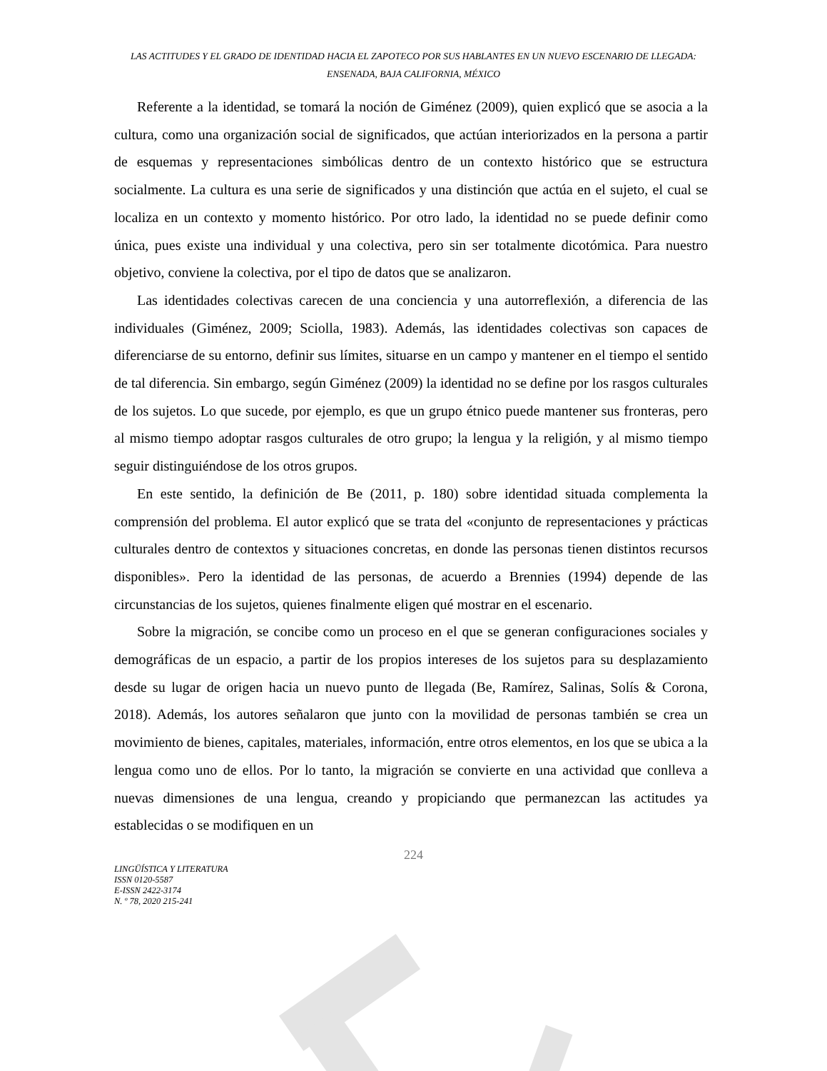LAS ACTITUDES Y EL GRADO DE IDENTIDAD HACIA EL ZAPOTECO POR SUS HABLANTES EN UN NUEVO ESCENARIO DE LLEGADA: ENSENADA, BAJA CALIFORNIA, MÉXICO
Referente a la identidad, se tomará la noción de Giménez (2009), quien explicó que se asocia a la cultura, como una organización social de significados, que actúan interiorizados en la persona a partir de esquemas y representaciones simbólicas dentro de un contexto histórico que se estructura socialmente. La cultura es una serie de significados y una distinción que actúa en el sujeto, el cual se localiza en un contexto y momento histórico. Por otro lado, la identidad no se puede definir como única, pues existe una individual y una colectiva, pero sin ser totalmente dicotómica. Para nuestro objetivo, conviene la colectiva, por el tipo de datos que se analizaron.
Las identidades colectivas carecen de una conciencia y una autorreflexión, a diferencia de las individuales (Giménez, 2009; Sciolla, 1983). Además, las identidades colectivas son capaces de diferenciarse de su entorno, definir sus límites, situarse en un campo y mantener en el tiempo el sentido de tal diferencia. Sin embargo, según Giménez (2009) la identidad no se define por los rasgos culturales de los sujetos. Lo que sucede, por ejemplo, es que un grupo étnico puede mantener sus fronteras, pero al mismo tiempo adoptar rasgos culturales de otro grupo; la lengua y la religión, y al mismo tiempo seguir distinguiéndose de los otros grupos.
En este sentido, la definición de Be (2011, p. 180) sobre identidad situada complementa la comprensión del problema. El autor explicó que se trata del «conjunto de representaciones y prácticas culturales dentro de contextos y situaciones concretas, en donde las personas tienen distintos recursos disponibles». Pero la identidad de las personas, de acuerdo a Brennies (1994) depende de las circunstancias de los sujetos, quienes finalmente eligen qué mostrar en el escenario.
Sobre la migración, se concibe como un proceso en el que se generan configuraciones sociales y demográficas de un espacio, a partir de los propios intereses de los sujetos para su desplazamiento desde su lugar de origen hacia un nuevo punto de llegada (Be, Ramírez, Salinas, Solís & Corona, 2018). Además, los autores señalaron que junto con la movilidad de personas también se crea un movimiento de bienes, capitales, materiales, información, entre otros elementos, en los que se ubica a la lengua como uno de ellos. Por lo tanto, la migración se convierte en una actividad que conlleva a nuevas dimensiones de una lengua, creando y propiciando que permanezcan las actitudes ya establecidas o se modifiquen en un
224
LINGÜÍSTICA Y LITERATURA
ISSN 0120-5587
E-ISSN 2422-3174
N. º 78, 2020 215-241